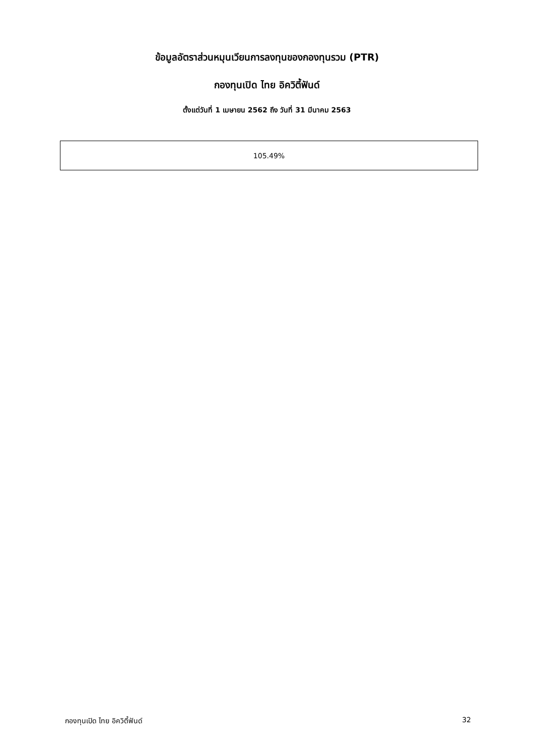ข้อมูลอัตราส่วนหมุนเวียนการลงทุนของกองทุนรวม (PTR)
กองทุนเปิด ไทย อิควิตี้ฟันด์
ตั้งแต่วันที่ 1 เมษายน 2562 ถึง วันที่ 31 มีนาคม 2563
| 105.49% |
กองทุนเปิด ไทย อิควิตี้ฟันด์ 32